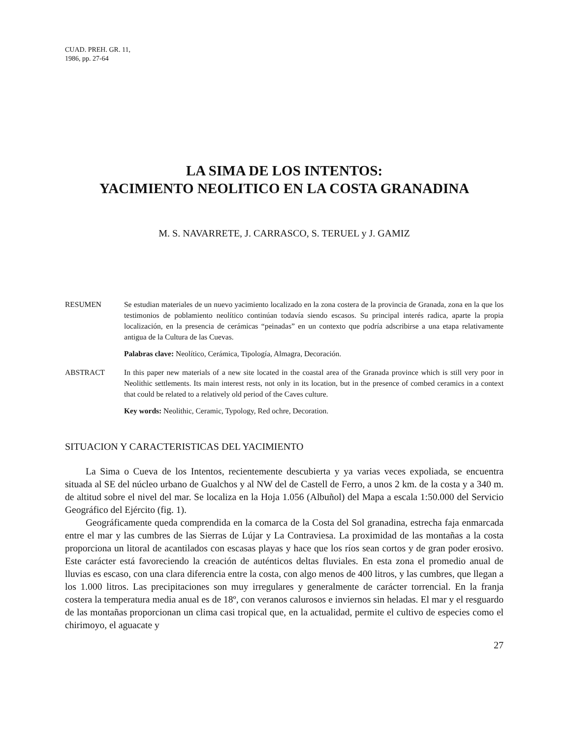CUAD. PREH. GR. 11,
1986, pp. 27-64
LA SIMA DE LOS INTENTOS:
YACIMIENTO NEOLITICO EN LA COSTA GRANADINA
M. S. NAVARRETE, J. CARRASCO, S. TERUEL y J. GAMIZ
RESUMEN Se estudian materiales de un nuevo yacimiento localizado en la zona costera de la provincia de Granada, zona en la que los testimonios de poblamiento neolítico continúan todavía siendo escasos. Su principal interés radica, aparte la propia localización, en la presencia de cerámicas “peinadas” en un contexto que podría adscribirse a una etapa relativamente antigua de la Cultura de las Cuevas.
Palabras clave: Neolítico, Cerámica, Tipología, Almagra, Decoración.
ABSTRACT In this paper new materials of a new site located in the coastal area of the Granada province which is still very poor in Neolithic settlements. Its main interest rests, not only in its location, but in the presence of combed ceramics in a context that could be related to a relatively old period of the Caves culture.
Key words: Neolithic, Ceramic, Typology, Red ochre, Decoration.
SITUACION Y CARACTERISTICAS DEL YACIMIENTO
La Sima o Cueva de los Intentos, recientemente descubierta y ya varias veces expoliada, se encuentra situada al SE del núcleo urbano de Gualchos y al NW del de Castell de Ferro, a unos 2 km. de la costa y a 340 m. de altitud sobre el nivel del mar. Se localiza en la Hoja 1.056 (Albuñol) del Mapa a escala 1:50.000 del Servicio Geográfico del Ejército (fig. 1).
Geográficamente queda comprendida en la comarca de la Costa del Sol granadina, estrecha faja enmarcada entre el mar y las cumbres de las Sierras de Lújar y La Contraviesa. La proximidad de las montañas a la costa proporciona un litoral de acantilados con escasas playas y hace que los ríos sean cortos y de gran poder erosivo. Este carácter está favoreciendo la creación de auténticos deltas fluviales. En esta zona el promedio anual de lluvias es escaso, con una clara diferencia entre la costa, con algo menos de 400 litros, y las cumbres, que llegan a los 1.000 litros. Las precipitaciones son muy irregulares y generalmente de carácter torrencial. En la franja costera la temperatura media anual es de 18º, con veranos calurosos e inviernos sin heladas. El mar y el resguardo de las montañas proporcionan un clima casi tropical que, en la actualidad, permite el cultivo de especies como el chirimoyo, el aguacate y
27